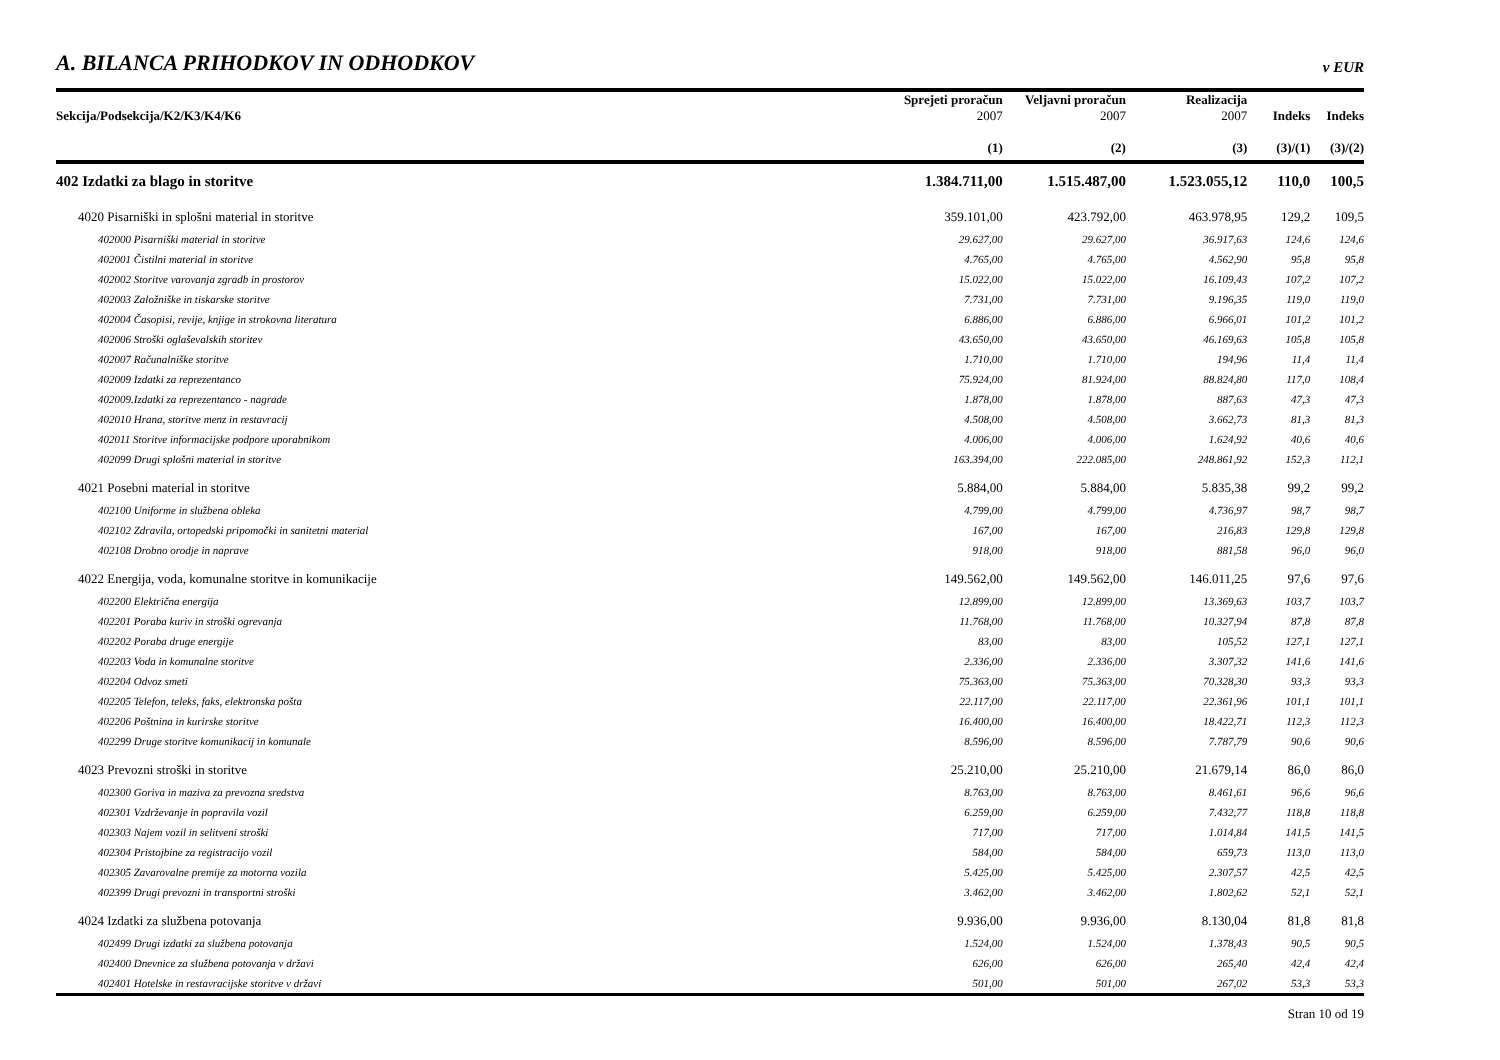A. BILANCA PRIHODKOV IN ODHODKOV v EUR
| Sekcija/Podsekcija/K2/K3/K4/K6 | Sprejeti proračun 2007 | Veljavni proračun 2007 | Realizacija 2007 | Indeks | Indeks |
| --- | --- | --- | --- | --- | --- |
| | (1) | (2) | (3) | (3)/(1) | (3)/(2) |
| 402 Izdatki za blago in storitve | 1.384.711,00 | 1.515.487,00 | 1.523.055,12 | 110,0 | 100,5 |
| 4020 Pisarniški in splošni material in storitve | 359.101,00 | 423.792,00 | 463.978,95 | 129,2 | 109,5 |
| 402000 Pisarniški material in storitve | 29.627,00 | 29.627,00 | 36.917,63 | 124,6 | 124,6 |
| 402001 Čistilni material in storitve | 4.765,00 | 4.765,00 | 4.562,90 | 95,8 | 95,8 |
| 402002 Storitve varovanja zgradb in prostorov | 15.022,00 | 15.022,00 | 16.109,43 | 107,2 | 107,2 |
| 402003 Založniške in tiskarske storitve | 7.731,00 | 7.731,00 | 9.196,35 | 119,0 | 119,0 |
| 402004 Časopisi, revije, knjige in strokovna literatura | 6.886,00 | 6.886,00 | 6.966,01 | 101,2 | 101,2 |
| 402006 Stroški oglaševalskih storitev | 43.650,00 | 43.650,00 | 46.169,63 | 105,8 | 105,8 |
| 402007 Računalniške storitve | 1.710,00 | 1.710,00 | 194,96 | 11,4 | 11,4 |
| 402009 Izdatki za reprezentanco | 75.924,00 | 81.924,00 | 88.824,80 | 117,0 | 108,4 |
| 402009.Izdatki za reprezentanco - nagrade | 1.878,00 | 1.878,00 | 887,63 | 47,3 | 47,3 |
| 402010 Hrana, storitve menz in restavracij | 4.508,00 | 4.508,00 | 3.662,73 | 81,3 | 81,3 |
| 402011 Storitve informacijske podpore uporabnikom | 4.006,00 | 4.006,00 | 1.624,92 | 40,6 | 40,6 |
| 402099 Drugi splošni material in storitve | 163.394,00 | 222.085,00 | 248.861,92 | 152,3 | 112,1 |
| 4021 Posebni material in storitve | 5.884,00 | 5.884,00 | 5.835,38 | 99,2 | 99,2 |
| 402100 Uniforme in službena obleka | 4.799,00 | 4.799,00 | 4.736,97 | 98,7 | 98,7 |
| 402102 Zdravila, ortopedski pripomočki in sanitetni material | 167,00 | 167,00 | 216,83 | 129,8 | 129,8 |
| 402108 Drobno orodje in naprave | 918,00 | 918,00 | 881,58 | 96,0 | 96,0 |
| 4022 Energija, voda, komunalne storitve in komunikacije | 149.562,00 | 149.562,00 | 146.011,25 | 97,6 | 97,6 |
| 402200 Električna energija | 12.899,00 | 12.899,00 | 13.369,63 | 103,7 | 103,7 |
| 402201 Poraba kuriv in stroški ogrevanja | 11.768,00 | 11.768,00 | 10.327,94 | 87,8 | 87,8 |
| 402202 Poraba druge energije | 83,00 | 83,00 | 105,52 | 127,1 | 127,1 |
| 402203 Voda in komunalne storitve | 2.336,00 | 2.336,00 | 3.307,32 | 141,6 | 141,6 |
| 402204 Odvoz smeti | 75.363,00 | 75.363,00 | 70.328,30 | 93,3 | 93,3 |
| 402205 Telefon, teleks, faks, elektronska pošta | 22.117,00 | 22.117,00 | 22.361,96 | 101,1 | 101,1 |
| 402206 Poštnina in kurirske storitve | 16.400,00 | 16.400,00 | 18.422,71 | 112,3 | 112,3 |
| 402299 Druge storitve komunikacij in komunale | 8.596,00 | 8.596,00 | 7.787,79 | 90,6 | 90,6 |
| 4023 Prevozni stroški in storitve | 25.210,00 | 25.210,00 | 21.679,14 | 86,0 | 86,0 |
| 402300 Goriva in maziva za prevozna sredstva | 8.763,00 | 8.763,00 | 8.461,61 | 96,6 | 96,6 |
| 402301 Vzdrževanje in popravila vozil | 6.259,00 | 6.259,00 | 7.432,77 | 118,8 | 118,8 |
| 402303 Najem vozil in selitveni stroški | 717,00 | 717,00 | 1.014,84 | 141,5 | 141,5 |
| 402304 Pristojbine za registracijo vozil | 584,00 | 584,00 | 659,73 | 113,0 | 113,0 |
| 402305 Zavarovalne premije za motorna vozila | 5.425,00 | 5.425,00 | 2.307,57 | 42,5 | 42,5 |
| 402399 Drugi prevozni in transportni stroški | 3.462,00 | 3.462,00 | 1.802,62 | 52,1 | 52,1 |
| 4024 Izdatki za službena potovanja | 9.936,00 | 9.936,00 | 8.130,04 | 81,8 | 81,8 |
| 402499 Drugi izdatki za službena potovanja | 1.524,00 | 1.524,00 | 1.378,43 | 90,5 | 90,5 |
| 402400 Dnevnice za službena potovanja v državi | 626,00 | 626,00 | 265,40 | 42,4 | 42,4 |
| 402401 Hotelske in restavracijske storitve v državi | 501,00 | 501,00 | 267,02 | 53,3 | 53,3 |
Stran 10 od 19